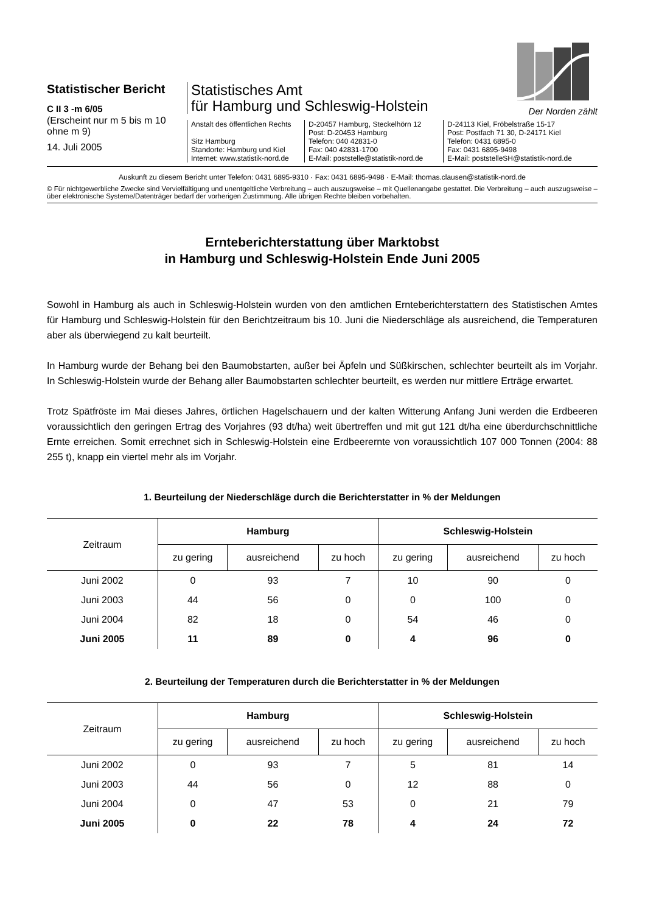Statistischer Bericht
C II 3 -m 6/05
(Erscheint nur m 5 bis m 10 ohne m 9)
14. Juli 2005
Statistisches Amt
für Hamburg und Schleswig-Holstein
Anstalt des öffentlichen Rechts
Sitz Hamburg
Standorte: Hamburg und Kiel
Internet: www.statistik-nord.de
D-20457 Hamburg, Steckelhörn 12
Post: D-20453 Hamburg
Telefon: 040 42831-0
Fax: 040 42831-1700
E-Mail: poststelle@statistik-nord.de
D-24113 Kiel, Fröbelstraße 15-17
Post: Postfach 71 30, D-24171 Kiel
Telefon: 0431 6895-0
Fax: 0431 6895-9498
E-Mail: poststelleSH@statistik-nord.de
Der Norden zählt
Auskunft zu diesem Bericht unter Telefon: 0431 6895-9310 · Fax: 0431 6895-9498 · E-Mail: thomas.clausen@statistik-nord.de
© Für nichtgewerbliche Zwecke sind Vervielfältigung und unentgeltliche Verbreitung – auch auszugsweise – mit Quellenangabe gestattet. Die Verbreitung – auch auszugsweise – über elektronische Systeme/Datenträger bedarf der vorherigen Zustimmung. Alle übrigen Rechte bleiben vorbehalten.
Ernteberichterstattung über Marktobst
in Hamburg und Schleswig-Holstein Ende Juni 2005
Sowohl in Hamburg als auch in Schleswig-Holstein wurden von den amtlichen Ernteberichterstattern des Statistischen Amtes für Hamburg und Schleswig-Holstein für den Berichtzeitraum bis 10. Juni die Niederschläge als ausreichend, die Temperaturen aber als überwiegend zu kalt beurteilt.
In Hamburg wurde der Behang bei den Baumobstarten, außer bei Äpfeln und Süßkirschen, schlechter beurteilt als im Vorjahr. In Schleswig-Holstein wurde der Behang aller Baumobstarten schlechter beurteilt, es werden nur mittlere Erträge erwartet.
Trotz Spätfröste im Mai dieses Jahres, örtlichen Hagelschauern und der kalten Witterung Anfang Juni werden die Erdbeeren voraussichtlich den geringen Ertrag des Vorjahres (93 dt/ha) weit übertreffen und mit gut 121 dt/ha eine überdurchschnittliche Ernte erreichen. Somit errechnet sich in Schleswig-Holstein eine Erdbeerernte von voraussichtlich 107 000 Tonnen (2004: 88 255 t), knapp ein viertel mehr als im Vorjahr.
1. Beurteilung der Niederschläge durch die Berichterstatter in % der Meldungen
| Zeitraum | Hamburg | | | Schleswig-Holstein | | |
| --- | --- | --- | --- | --- | --- | --- |
| | zu gering | ausreichend | zu hoch | zu gering | ausreichend | zu hoch |
| Juni 2002 | 0 | 93 | 7 | 10 | 90 | 0 |
| Juni 2003 | 44 | 56 | 0 | 0 | 100 | 0 |
| Juni 2004 | 82 | 18 | 0 | 54 | 46 | 0 |
| Juni 2005 | 11 | 89 | 0 | 4 | 96 | 0 |
2. Beurteilung der Temperaturen durch die Berichterstatter in % der Meldungen
| Zeitraum | Hamburg | | | Schleswig-Holstein | | |
| --- | --- | --- | --- | --- | --- | --- |
| | zu gering | ausreichend | zu hoch | zu gering | ausreichend | zu hoch |
| Juni 2002 | 0 | 93 | 7 | 5 | 81 | 14 |
| Juni 2003 | 44 | 56 | 0 | 12 | 88 | 0 |
| Juni 2004 | 0 | 47 | 53 | 0 | 21 | 79 |
| Juni 2005 | 0 | 22 | 78 | 4 | 24 | 72 |